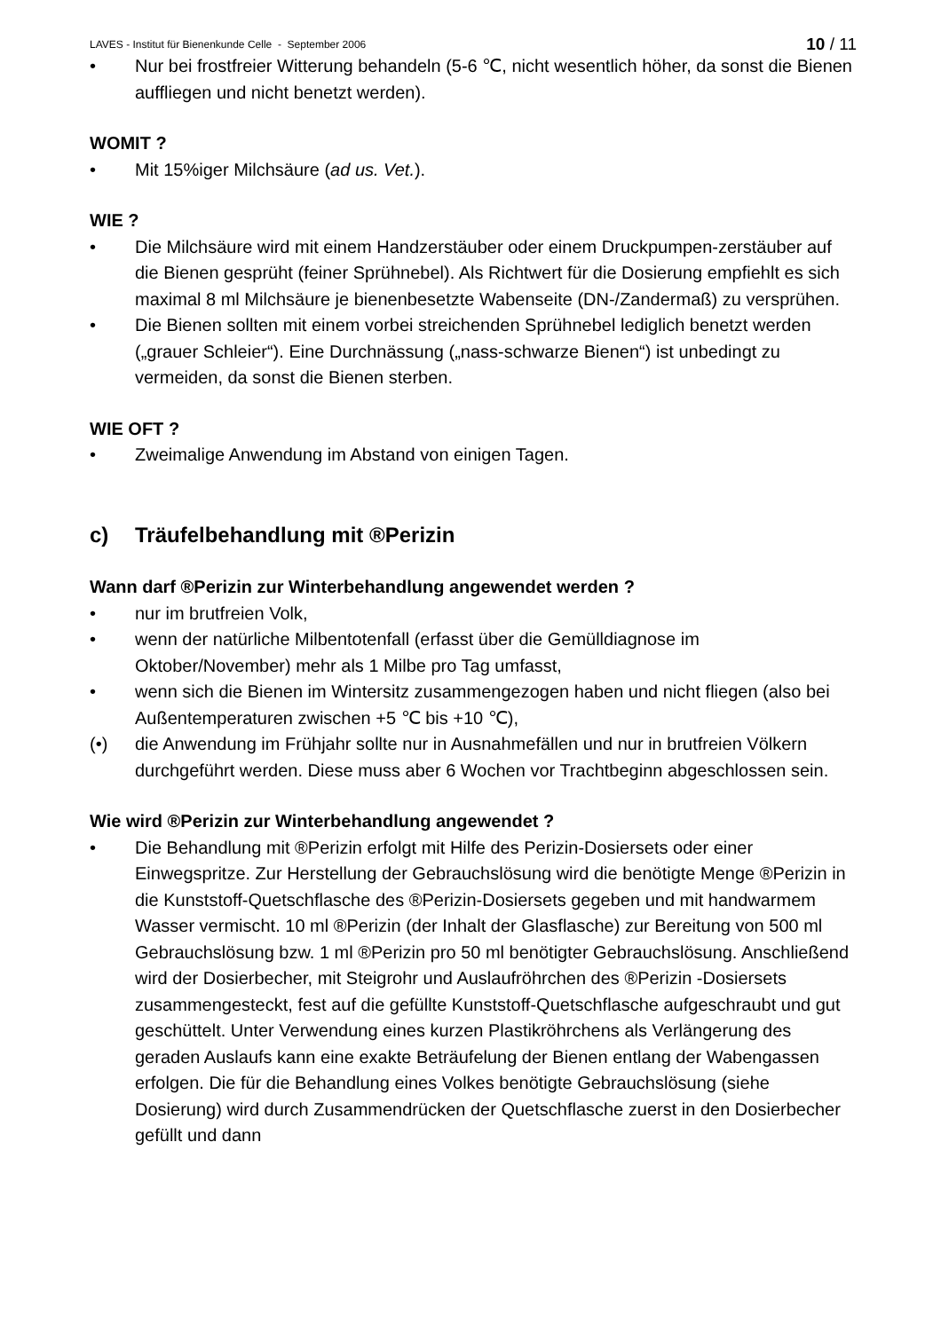LAVES - Institut für Bienenkunde Celle - September 2006 10 / 11
• Nur bei frostfreier Witterung behandeln (5-6 ℃, nicht wesentlich höher, da sonst die Bienen auffliegen und nicht benetzt werden).
WOMIT ?
• Mit 15%iger Milchsäure (ad us. Vet.).
WIE ?
• Die Milchsäure wird mit einem Handzerstäuber oder einem Druckpumpen-zerstäuber auf die Bienen gesprüht (feiner Sprühnebel). Als Richtwert für die Dosierung empfiehlt es sich maximal 8 ml Milchsäure je bienenbesetzte Wabenseite (DN-/Zandermaß) zu versprühen.
• Die Bienen sollten mit einem vorbei streichenden Sprühnebel lediglich benetzt werden („grauer Schleier“). Eine Durchnässung („nass-schwarze Bienen“) ist unbedingt zu vermeiden, da sonst die Bienen sterben.
WIE OFT ?
• Zweimalige Anwendung im Abstand von einigen Tagen.
c) Träufelbehandlung mit ®Perizin
Wann darf ®Perizin zur Winterbehandlung angewendet werden ?
• nur im brutfreien Volk,
• wenn der natürliche Milbentotenfall (erfasst über die Gemülldiagnose im Oktober/November) mehr als 1 Milbe pro Tag umfasst,
• wenn sich die Bienen im Wintersitz zusammengezogen haben und nicht fliegen (also bei Außentemperaturen zwischen +5 ℃ bis +10 ℃),
(•) die Anwendung im Frühjahr sollte nur in Ausnahmefällen und nur in brutfreien Völkern durchgeführt werden. Diese muss aber 6 Wochen vor Trachtbeginn abgeschlossen sein.
Wie wird ®Perizin zur Winterbehandlung angewendet ?
• Die Behandlung mit ®Perizin erfolgt mit Hilfe des Perizin-Dosiersets oder einer Einwegspritze. Zur Herstellung der Gebrauchslösung wird die benötigte Menge ®Perizin in die Kunststoff-Quetschflasche des ®Perizin-Dosiersets gegeben und mit handwarmem Wasser vermischt. 10 ml ®Perizin (der Inhalt der Glasflasche) zur Bereitung von 500 ml Gebrauchslösung bzw. 1 ml ®Perizin pro 50 ml benötigter Gebrauchslösung. Anschließend wird der Dosierbecher, mit Steigrohr und Auslaufröhrchen des ®Perizin -Dosiersets zusammengesteckt, fest auf die gefüllte Kunststoff-Quetschflasche aufgeschraubt und gut geschüttelt. Unter Verwendung eines kurzen Plastikröhrchens als Verlängerung des geraden Auslaufs kann eine exakte Beträufelung der Bienen entlang der Wabengassen erfolgen. Die für die Behandlung eines Volkes benötigte Gebrauchslösung (siehe Dosierung) wird durch Zusammendrücken der Quetschflasche zuerst in den Dosierbecher gefüllt und dann